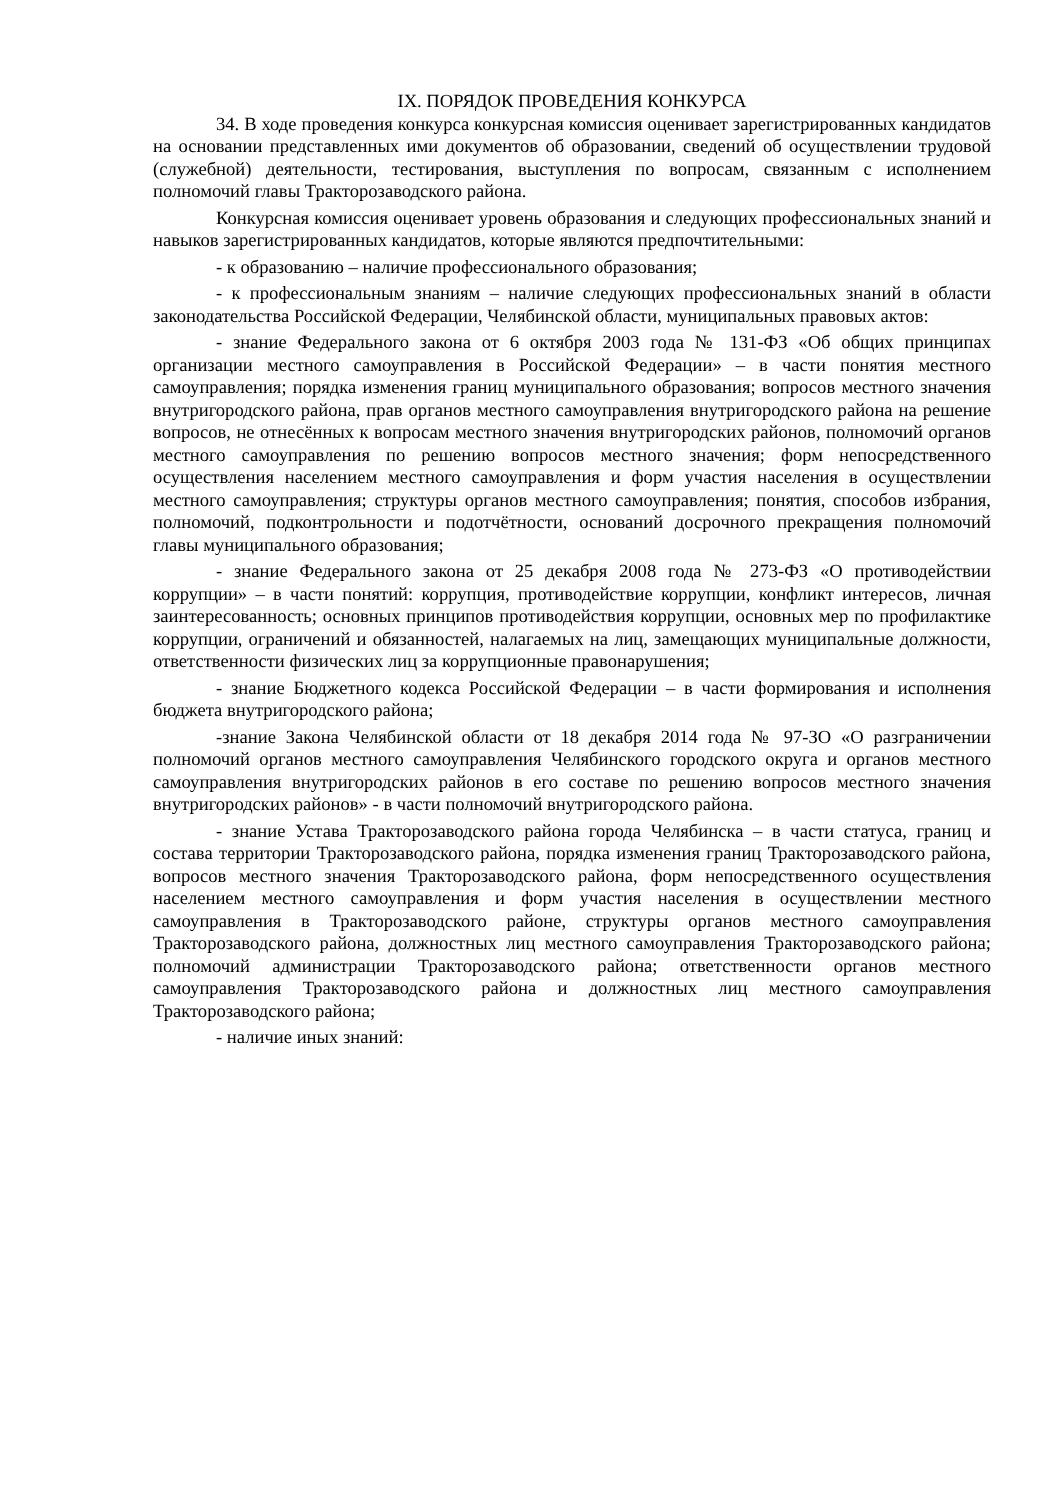IX. ПОРЯДОК ПРОВЕДЕНИЯ КОНКУРСА
34. В ходе проведения конкурса конкурсная комиссия оценивает зарегистрированных кандидатов на основании представленных ими документов об образовании, сведений об осуществлении трудовой (служебной) деятельности, тестирования, выступления по вопросам, связанным с исполнением полномочий главы Тракторозаводского района.
Конкурсная комиссия оценивает уровень образования и следующих профессиональных знаний и навыков зарегистрированных кандидатов, которые являются предпочтительными:
- к образованию – наличие профессионального образования;
- к профессиональным знаниям – наличие следующих профессиональных знаний в области законодательства Российской Федерации, Челябинской области, муниципальных правовых актов:
- знание Федерального закона от 6 октября 2003 года № 131-ФЗ «Об общих принципах организации местного самоуправления в Российской Федерации» – в части понятия местного самоуправления; порядка изменения границ муниципального образования; вопросов местного значения внутригородского района, прав органов местного самоуправления внутригородского района на решение вопросов, не отнесённых к вопросам местного значения внутригородских районов, полномочий органов местного самоуправления по решению вопросов местного значения; форм непосредственного осуществления населением местного самоуправления и форм участия населения в осуществлении местного самоуправления; структуры органов местного самоуправления; понятия, способов избрания, полномочий, подконтрольности и подотчётности, оснований досрочного прекращения полномочий главы муниципального образования;
- знание Федерального закона от 25 декабря 2008 года № 273-ФЗ «О противодействии коррупции» – в части понятий: коррупция, противодействие коррупции, конфликт интересов, личная заинтересованность; основных принципов противодействия коррупции, основных мер по профилактике коррупции, ограничений и обязанностей, налагаемых на лиц, замещающих муниципальные должности, ответственности физических лиц за коррупционные правонарушения;
- знание Бюджетного кодекса Российской Федерации – в части формирования и исполнения бюджета внутригородского района;
-знание Закона Челябинской области от 18 декабря 2014 года № 97-ЗО «О разграничении полномочий органов местного самоуправления Челябинского городского округа и органов местного самоуправления внутригородских районов в его составе по решению вопросов местного значения внутригородских районов» - в части полномочий внутригородского района.
- знание Устава Тракторозаводского района города Челябинска – в части статуса, границ и состава территории Тракторозаводского района, порядка изменения границ Тракторозаводского района, вопросов местного значения Тракторозаводского района, форм непосредственного осуществления населением местного самоуправления и форм участия населения в осуществлении местного самоуправления в Тракторозаводского районе, структуры органов местного самоуправления Тракторозаводского района, должностных лиц местного самоуправления Тракторозаводского района; полномочий администрации Тракторозаводского района; ответственности органов местного самоуправления Тракторозаводского района и должностных лиц местного самоуправления Тракторозаводского района;
- наличие иных знаний: